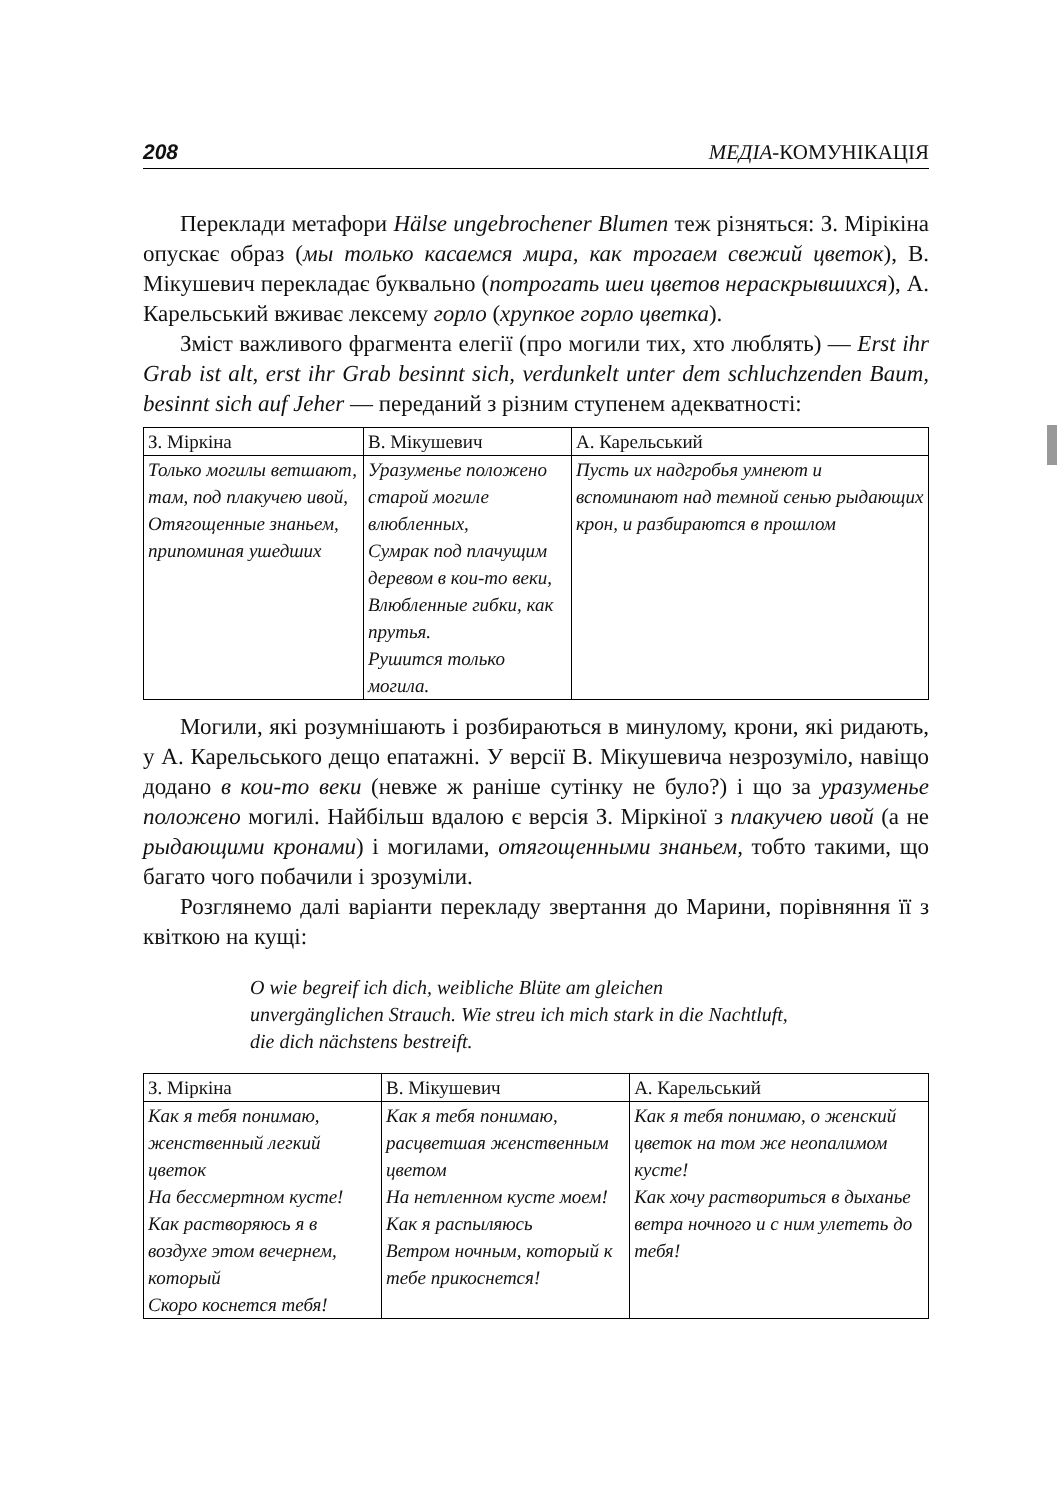208 МЕДІА-КОМУНІКАЦІЯ
Переклади метафори Hälse ungebrochener Blumen теж різняться: З. Мірікіна опускає образ (мы только касаемся мира, как трогаем свежий цветок), В. Мікушевич перекладає буквально (потрогать шеи цветов нераскрывшихся), А. Карельський вживає лексему горло (хрупкое горло цветка).
Зміст важливого фрагмента елегії (про могили тих, хто люблять) — Erst ihr Grab ist alt, erst ihr Grab besinnt sich, verdunkelt unter dem schluchzenden Baum, besinnt sich auf Jeher — переданий з різним ступенем адекватності:
| З. Міркіна | В. Мікушевич | А. Карельський |
| --- | --- | --- |
| Только могилы ветшают, там, под плакучею ивой, Отягощенные знаньем, припоминая ушедших | Уразуменье положено старой могиле влюбленных, Сумрак под плачущим деревом в кои-то веки, Влюбленные гибки, как прутья. Рушится только могила. | Пусть их надгробья умнеют и вспоминают над темной сенью рыдающих крон, и разбираются в прошлом |
Могили, які розумнішають і розбираються в минулому, крони, які ридають, у А. Карельського дещо епатажні. У версії В. Мікушевича незрозуміло, навіщо додано в кои-то веки (невже ж раніше сутінку не було?) і що за уразуменье положено могилі. Найбільш вдалою є версія З. Міркіної з плакучею ивой (а не рыдающими кронами) і могилами, отягощенными знаньем, тобто такими, що багато чого побачили і зрозуміли.
Розглянемо далі варіанти перекладу звертання до Марини, порівняння її з квіткою на кущі:
O wie begreif ich dich, weibliche Blüte am gleichen
unvergänglichen Strauch. Wie streu ich mich stark in die Nachtluft,
die dich nächstens bestreift.
| З. Міркіна | В. Мікушевич | А. Карельський |
| --- | --- | --- |
| Как я тебя понимаю, женственный легкий цветок На бессмертном кусте! Как растворяюсь я в воздухе этом вечернем, который Скоро коснется тебя! | Как я тебя понимаю, расцветшая женственным цветом На нетленном кусте моем! Как я распыляюсь Ветром ночным, который к тебе прикоснется! | Как я тебя понимаю, о женский цветок на том же неопалимом кусте! Как хочу раствориться в дыханье ветра ночного и с ним улететь до тебя! |